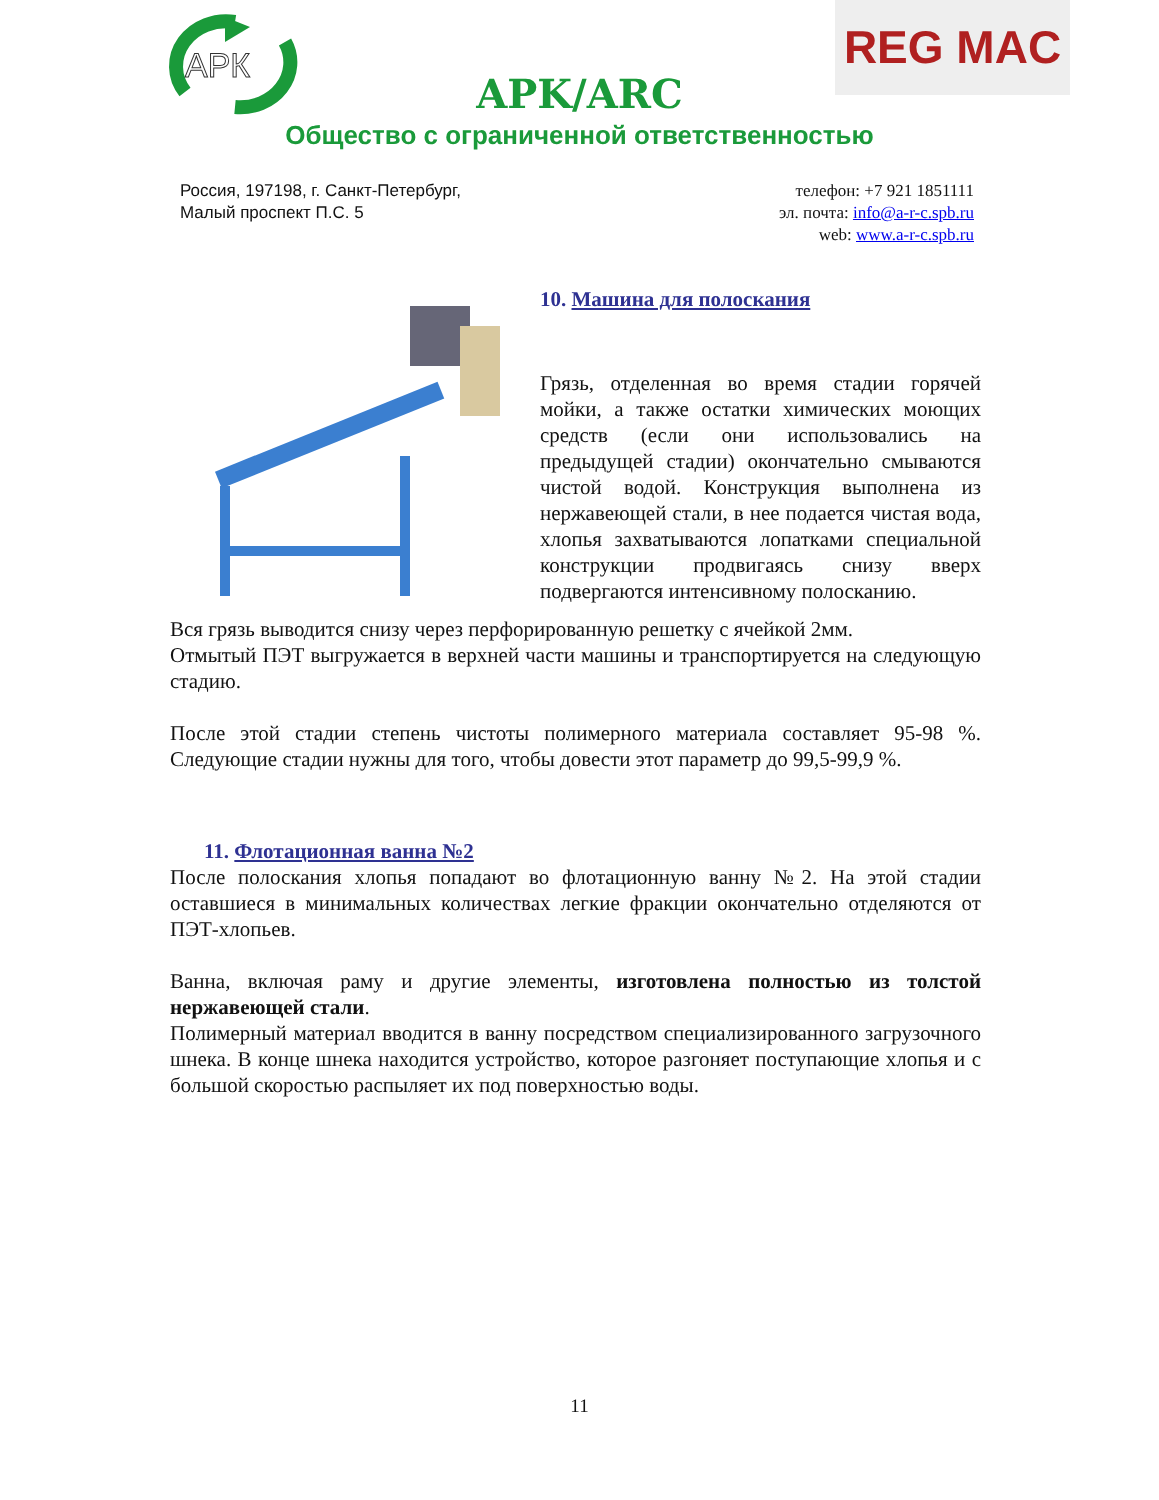АРК
APK/ARC
Общество с ограниченной ответственностью
REG MAC
Россия, 197198, г. Санкт-Петербург,
Малый проспект П.С. 5
телефон: +7 921 1851111
эл. почта: info@a-r-c.spb.ru
web: www.a-r-c.spb.ru
10. Машина для полоскания
Грязь, отделенная во время стадии горячей мойки, а также остатки химических моющих средств (если они использовались на предыдущей стадии) окончательно смываются чистой водой. Конструкция выполнена из нержавеющей стали, в нее подается чистая вода, хлопья захватываются лопатками специальной конструкции продвигаясь снизу вверх подвергаются интенсивному полосканию.
Вся грязь выводится снизу через перфорированную решетку с ячейкой 2мм.
Отмытый ПЭТ выгружается в верхней части машины и транспортируется на следующую стадию.
После этой стадии степень чистоты полимерного материала составляет 95-98 %. Следующие стадии нужны для того, чтобы довести этот параметр до 99,5-99,9 %.
11. Флотационная ванна №2
После полоскания хлопья попадают во флотационную ванну №2. На этой стадии оставшиеся в минимальных количествах легкие фракции окончательно отделяются от ПЭТ-хлопьев.
Ванна, включая раму и другие элементы, изготовлена полностью из толстой нержавеющей стали.
Полимерный материал вводится в ванну посредством специализированного загрузочного шнека. В конце шнека находится устройство, которое разгоняет поступающие хлопья и с большой скоростью распыляет их под поверхностью воды.
11